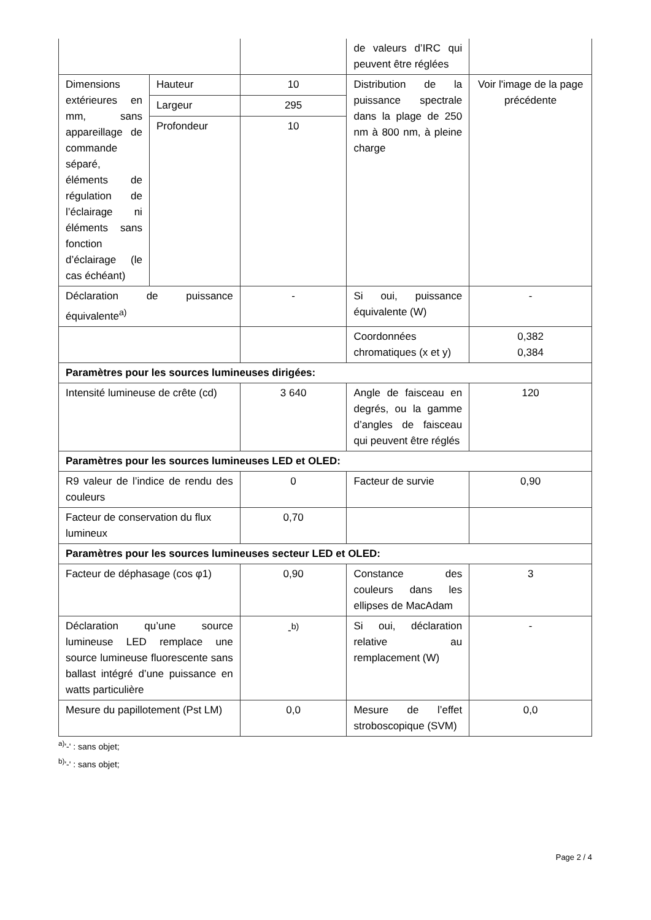| | | | de valeurs d’IRC qui peuvent être réglées | |
| Dimensions extérieures en mm, sans appareillage de commande séparé, éléments de régulation de l’éclairage ni éléments sans fonction d’éclairage (le cas échéant) | Hauteur | 10 | Distribution de la puissance spectrale dans la plage de 250 nm à 800 nm, à pleine charge | Voir l'image de la page précédente |
| | Largeur | 295 | | |
| | Profondeur | 10 | | |
| Déclaration de puissance équivalente<sup>a)</sup> | | - | Si oui, puissance équivalente (W) | - |
| | | | Coordonnées chromatiques (x et y) | 0,382 0,384 |
| Paramètres pour les sources lumineuses dirigées: | | | | |
| Intensité lumineuse de crête (cd) | | 3 640 | Angle de faisceau en degrés, ou la gamme d’angles de faisceau qui peuvent être réglés | 120 |
| Paramètres pour les sources lumineuses LED et OLED: | | | | |
| R9 valeur de l’indice de rendu des couleurs | | 0 | Facteur de survie | 0,90 |
| Facteur de conservation du flux lumineux | | 0,70 | | |
| Paramètres pour les sources lumineuses secteur LED et OLED: | | | | |
| Facteur de déphasage (cos φ1) | | 0,90 | Constance des couleurs dans les ellipses de MacAdam | 3 |
| Déclaration qu’une source lumineuse LED remplace une source lumineuse fluorescente sans ballast intégré d’une puissance en watts particulière | | -<sup>b)</sup> | Si oui, déclaration relative au remplacement (W) | - |
| Mesure du papillotement (Pst LM) | | 0,0 | Mesure de l’effet stroboscopique (SVM) | 0,0 |
<sup>a)</sup> '-' : sans objet;
<sup>b)</sup> '-' : sans objet;
Page 2 / 4